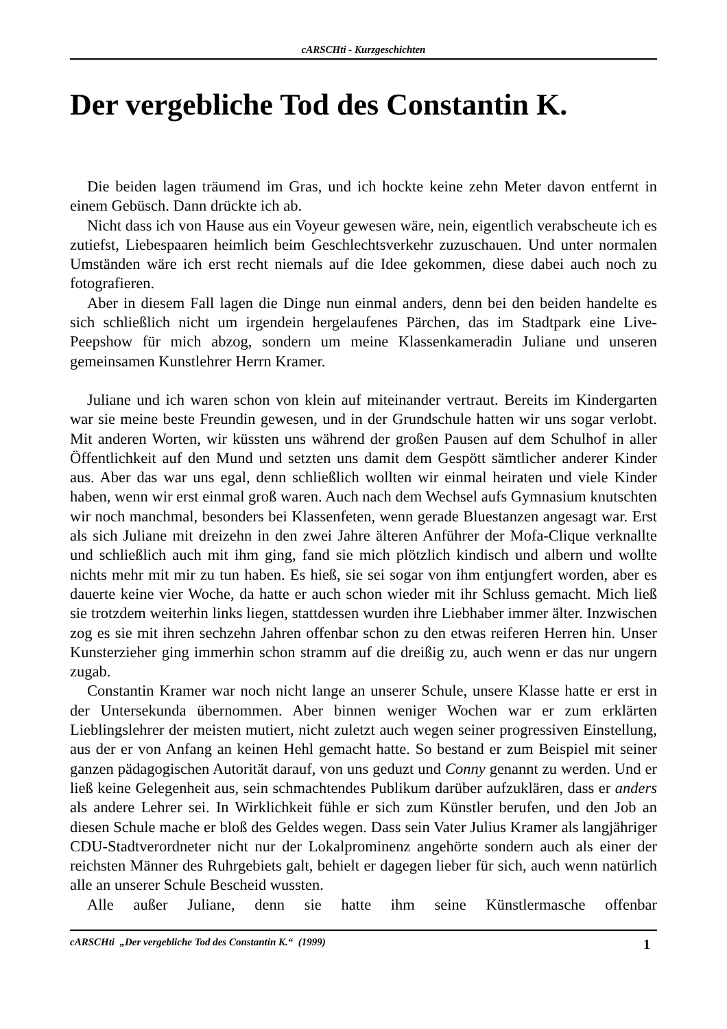cARSCHti - Kurzgeschichten
Der vergebliche Tod des Constantin K.
Die beiden lagen träumend im Gras, und ich hockte keine zehn Meter davon entfernt in einem Gebüsch. Dann drückte ich ab.
Nicht dass ich von Hause aus ein Voyeur gewesen wäre, nein, eigentlich verabscheute ich es zutiefst, Liebespaaren heimlich beim Geschlechtsverkehr zuzuschauen. Und unter normalen Umständen wäre ich erst recht niemals auf die Idee gekommen, diese dabei auch noch zu fotografieren.
Aber in diesem Fall lagen die Dinge nun einmal anders, denn bei den beiden handelte es sich schließlich nicht um irgendein hergelaufenes Pärchen, das im Stadtpark eine Live-Peepshow für mich abzog, sondern um meine Klassenkameradin Juliane und unseren gemeinsamen Kunstlehrer Herrn Kramer.
Juliane und ich waren schon von klein auf miteinander vertraut. Bereits im Kindergarten war sie meine beste Freundin gewesen, und in der Grundschule hatten wir uns sogar verlobt. Mit anderen Worten, wir küssten uns während der großen Pausen auf dem Schulhof in aller Öffentlichkeit auf den Mund und setzten uns damit dem Gespött sämtlicher anderer Kinder aus. Aber das war uns egal, denn schließlich wollten wir einmal heiraten und viele Kinder haben, wenn wir erst einmal groß waren. Auch nach dem Wechsel aufs Gymnasium knutschten wir noch manchmal, besonders bei Klassenfeten, wenn gerade Bluestanzen angesagt war. Erst als sich Juliane mit dreizehn in den zwei Jahre älteren Anführer der Mofa-Clique verknallte und schließlich auch mit ihm ging, fand sie mich plötzlich kindisch und albern und wollte nichts mehr mit mir zu tun haben. Es hieß, sie sei sogar von ihm entjungfert worden, aber es dauerte keine vier Woche, da hatte er auch schon wieder mit ihr Schluss gemacht. Mich ließ sie trotzdem weiterhin links liegen, stattdessen wurden ihre Liebhaber immer älter. Inzwischen zog es sie mit ihren sechzehn Jahren offenbar schon zu den etwas reiferen Herren hin. Unser Kunsterzieher ging immerhin schon stramm auf die dreißig zu, auch wenn er das nur ungern zugab.
Constantin Kramer war noch nicht lange an unserer Schule, unsere Klasse hatte er erst in der Untersekunda übernommen. Aber binnen weniger Wochen war er zum erklärten Lieblingslehrer der meisten mutiert, nicht zuletzt auch wegen seiner progressiven Einstellung, aus der er von Anfang an keinen Hehl gemacht hatte. So bestand er zum Beispiel mit seiner ganzen pädagogischen Autorität darauf, von uns geduzt und Conny genannt zu werden. Und er ließ keine Gelegenheit aus, sein schmachtendes Publikum darüber aufzuklären, dass er anders als andere Lehrer sei. In Wirklichkeit fühle er sich zum Künstler berufen, und den Job an diesen Schule mache er bloß des Geldes wegen. Dass sein Vater Julius Kramer als langjähriger CDU-Stadtverordneter nicht nur der Lokalprominenz angehörte sondern auch als einer der reichsten Männer des Ruhrgebiets galt, behielt er dagegen lieber für sich, auch wenn natürlich alle an unserer Schule Bescheid wussten.
Alle außer Juliane, denn sie hatte ihm seine Künstlermasche offenbar
cARSCHti „Der vergebliche Tod des Constantin K.“ (1999) 1